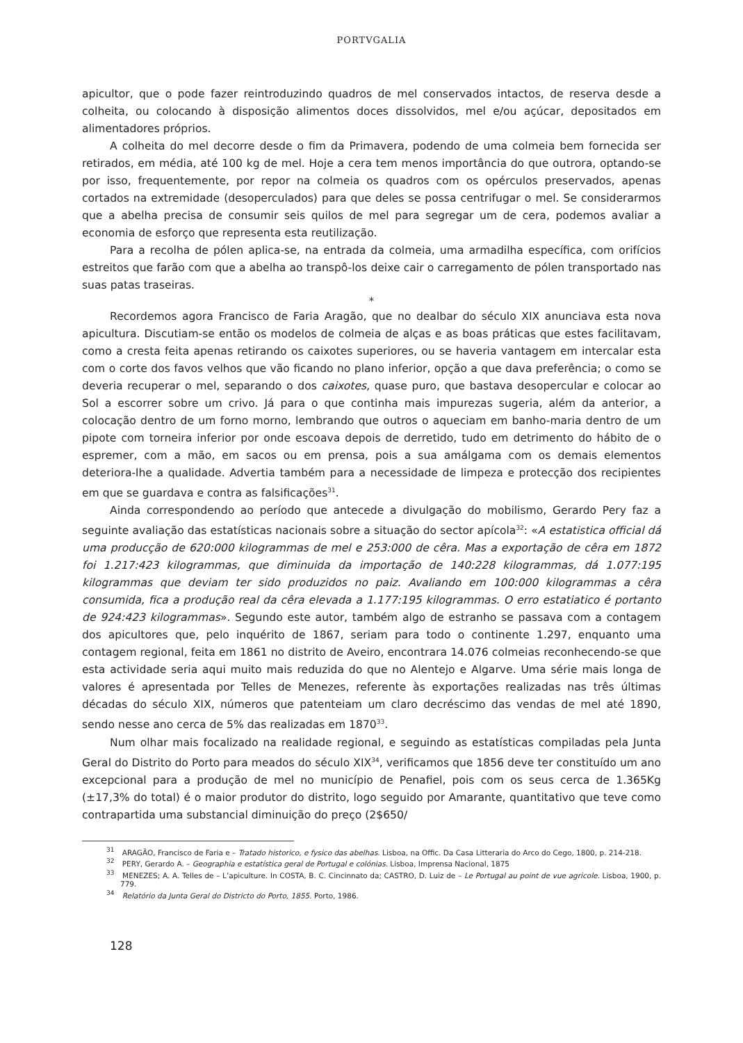PORTVGALIA
apicultor, que o pode fazer reintroduzindo quadros de mel conservados intactos, de reserva desde a colheita, ou colocando à disposição alimentos doces dissolvidos, mel e/ou açúcar, depositados em alimentadores próprios.
A colheita do mel decorre desde o fim da Primavera, podendo de uma colmeia bem fornecida ser retirados, em média, até 100 kg de mel. Hoje a cera tem menos importância do que outrora, optando-se por isso, frequentemente, por repor na colmeia os quadros com os opérculos preservados, apenas cortados na extremidade (desoperculados) para que deles se possa centrifugar o mel. Se considerarmos que a abelha precisa de consumir seis quilos de mel para segregar um de cera, podemos avaliar a economia de esforço que representa esta reutilização.
Para a recolha de pólen aplica-se, na entrada da colmeia, uma armadilha específica, com orifícios estreitos que farão com que a abelha ao transpô-los deixe cair o carregamento de pólen transportado nas suas patas traseiras.
*
Recordemos agora Francisco de Faria Aragão, que no dealbar do século XIX anunciava esta nova apicultura. Discutiam-se então os modelos de colmeia de alças e as boas práticas que estes facilitavam, como a cresta feita apenas retirando os caixotes superiores, ou se haveria vantagem em intercalar esta com o corte dos favos velhos que vão ficando no plano inferior, opção a que dava preferência; o como se deveria recuperar o mel, separando o dos caixotes, quase puro, que bastava desopercular e colocar ao Sol a escorrer sobre um crivo. Já para o que continha mais impurezas sugeria, além da anterior, a colocação dentro de um forno morno, lembrando que outros o aqueciam em banho-maria dentro de um pipote com torneira inferior por onde escoava depois de derretido, tudo em detrimento do hábito de o espremer, com a mão, em sacos ou em prensa, pois a sua amálgama com os demais elementos deteriora-lhe a qualidade. Advertia também para a necessidade de limpeza e protecção dos recipientes em que se guardava e contra as falsificações<sup>31</sup>.
Ainda correspondendo ao período que antecede a divulgação do mobilismo, Gerardo Pery faz a seguinte avaliação das estatísticas nacionais sobre a situação do sector apícola<sup>32</sup>: «A estatistica official dá uma producção de 620:000 kilogrammas de mel e 253:000 de cêra. Mas a exportação de cêra em 1872 foi 1.217:423 kilogrammas, que diminuida da importação de 140:228 kilogrammas, dá 1.077:195 kilogrammas que deviam ter sido produzidos no paiz. Avaliando em 100:000 kilogrammas a cêra consumida, fica a produção real da cêra elevada a 1.177:195 kilogrammas. O erro estatiatico é portanto de 924:423 kilogrammas». Segundo este autor, também algo de estranho se passava com a contagem dos apicultores que, pelo inquérito de 1867, seriam para todo o continente 1.297, enquanto uma contagem regional, feita em 1861 no distrito de Aveiro, encontrara 14.076 colmeias reconhecendo-se que esta actividade seria aqui muito mais reduzida do que no Alentejo e Algarve. Uma série mais longa de valores é apresentada por Telles de Menezes, referente às exportações realizadas nas três últimas décadas do século XIX, números que patenteiam um claro decréscimo das vendas de mel até 1890, sendo nesse ano cerca de 5% das realizadas em 1870<sup>33</sup>.
Num olhar mais focalizado na realidade regional, e seguindo as estatísticas compiladas pela Junta Geral do Distrito do Porto para meados do século XIX<sup>34</sup>, verificamos que 1856 deve ter constituído um ano excepcional para a produção de mel no município de Penafiel, pois com os seus cerca de 1.365Kg (±17,3% do total) é o maior produtor do distrito, logo seguido por Amarante, quantitativo que teve como contrapartida uma substancial diminuição do preço (2$650/
<sup>31</sup> ARAGÃO, Francisco de Faria e – Tratado historico, e fysico das abelhas. Lisboa, na Offic. Da Casa Litteraria do Arco do Cego, 1800, p. 214-218.
<sup>32</sup> PERY, Gerardo A. – Geographia e estatística geral de Portugal e colónias. Lisboa, Imprensa Nacional, 1875
<sup>33</sup> MENEZES; A. A. Telles de – L’apiculture. In COSTA, B. C. Cincinnato da; CASTRO, D. Luiz de – Le Portugal au point de vue agricole. Lisboa, 1900, p. 779.
<sup>34</sup> Relatório da Junta Geral do Districto do Porto, 1855. Porto, 1986.
128